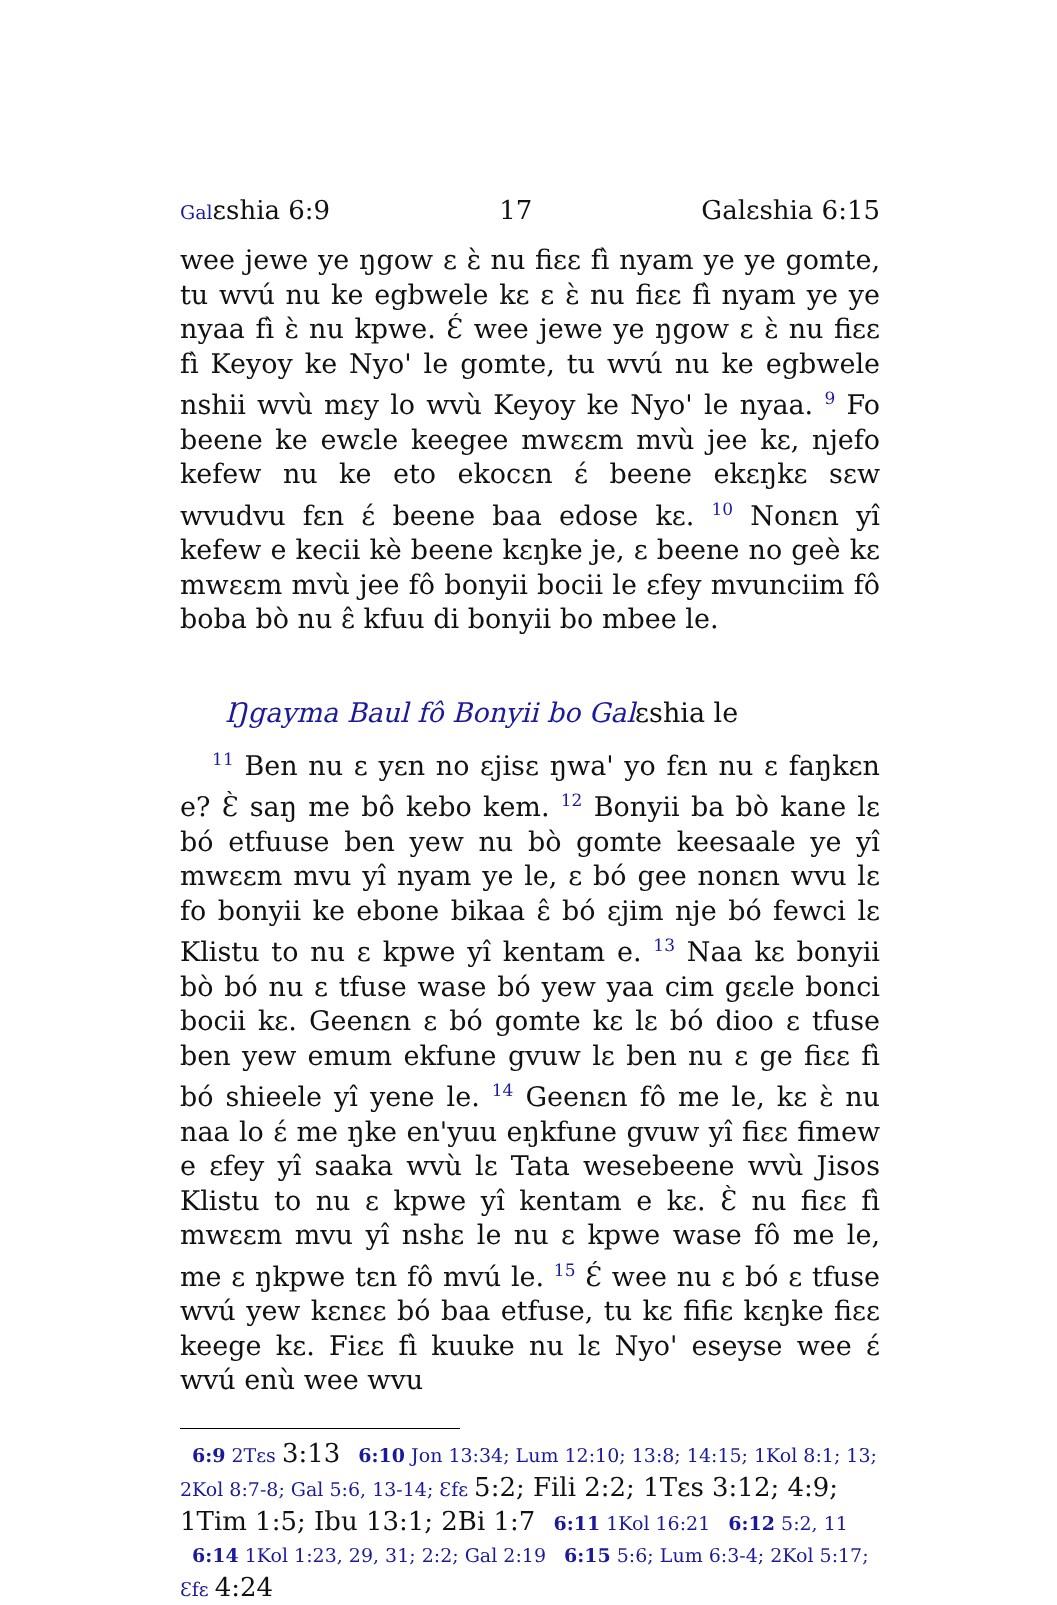Galɛshia 6:9 17 Galɛshia 6:15
wee jewe ye ŋgow ɛ ɛ̀ nu fiɛɛ fì nyam ye ye gomte, tu wvú nu ke egbwele kɛ ɛ ɛ̀ nu fiɛɛ fì nyam ye ye nyaa fì ɛ̀ nu kpwe. Ɛ́ wee jewe ye ŋgow ɛ ɛ̀ nu fiɛɛ fì Keyoy ke Nyo' le gomte, tu wvú nu ke egbwele nshii wvù mɛy lo wvù Keyoy ke Nyo' le nyaa. <sup>9</sup> Fo beene ke ewɛle keegee mwɛɛm mvù jee kɛ, njefo kefew nu ke eto ekocɛn ɛ́ beene ekɛŋkɛ sɛw wvudvu fɛn ɛ́ beene baa edose kɛ. <sup>10</sup> Nonɛn yî kefew e kecii kè beene kɛŋke je, ɛ beene no geè kɛ mwɛɛm mvù jee fô bonyii bocii le ɛfey mvunciim fô boba bò nu ɛ̂ kfuu di bonyii bo mbee le.
Ŋgayma Baul fô Bonyii bo Galɛshia le
<sup>11</sup> Ben nu ɛ yɛn no ɛjisɛ ŋwa' yo fɛn nu ɛ faŋkɛn e? Ɛ̀ saŋ me bô kebo kem. <sup>12</sup> Bonyii ba bò kane lɛ bó etfuuse ben yew nu bò gomte keesaale ye yî mwɛɛm mvu yî nyam ye le, ɛ bó gee nonɛn wvu lɛ fo bonyii ke ebone bikaa ɛ̂ bó ɛjim nje bó fewci lɛ Klistu to nu ɛ kpwe yî kentam e. <sup>13</sup> Naa kɛ bonyii bò bó nu ɛ tfuse wase bó yew yaa cim gɛɛle bonci bocii kɛ. Geenɛn ɛ bó gomte kɛ lɛ bó dioo ɛ tfuse ben yew emum ekfune gvuw lɛ ben nu ɛ ge fiɛɛ fì bó shieele yî yene le. <sup>14</sup> Geenɛn fô me le, kɛ ɛ̀ nu naa lo ɛ́ me ŋke en'yuu eŋkfune gvuw yî fiɛɛ fimew e ɛfey yî saaka wvù lɛ Tata wesebeene wvù Jisos Klistu to nu ɛ kpwe yî kentam e kɛ. Ɛ̀ nu fiɛɛ fì mwɛɛm mvu yî nshɛ le nu ɛ kpwe wase fô me le, me ɛ ŋkpwe tɛn fô mvú le. <sup>15</sup> Ɛ́ wee nu ɛ bó ɛ tfuse wvú yew kɛnɛɛ bó baa etfuse, tu kɛ fifiɛ kɛŋke fiɛɛ keege kɛ. Fiɛɛ fì kuuke nu lɛ Nyo' eseyse wee ɛ́ wvú enù wee wvu
6:9 2Tɛs 3:13 6:10 Jon 13:34; Lum 12:10; 13:8; 14:15; 1Kol 8:1; 13; 2Kol 8:7-8; Gal 5:6, 13-14; Ɛfɛ 5:2; Fili 2:2; 1Tɛs 3:12; 4:9; 1Tim 1:5; Ibu 13:1; 2Bi 1:7 6:11 1Kol 16:21 6:12 5:2, 11 6:14 1Kol 1:23, 29, 31; 2:2; Gal 2:19 6:15 5:6; Lum 6:3-4; 2Kol 5:17; Ɛfɛ 4:24